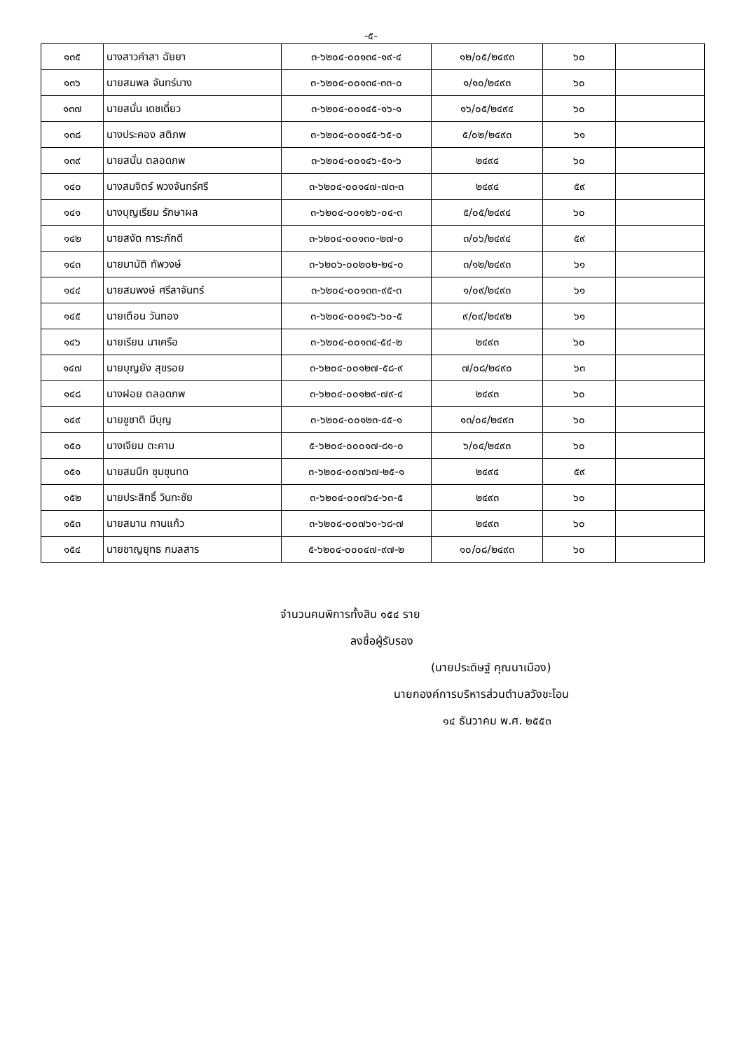-๕-
| ๑๓๕ | นางสาวคำสา ฉัยยา | ๓-๖๒๐๔-๐๐๑๓๔-๑๙-๔ | ๑๒/๐๕/๒๔๙๓ | ๖๐ | |
| ๑๓๖ | นายสมพล จันทร์บาง | ๓-๖๒๐๔-๐๐๑๓๔-๓๓-๐ | ๑/๑๐/๒๔๙๓ | ๖๐ | |
| ๑๓๗ | นายสนั่น เดชเดี่ยว | ๓-๖๒๐๔-๐๐๑๔๕-๑๖-๑ | ๑๖/๐๕/๒๔๙๔ | ๖๐ | |
| ๑๓๘ | นางประคอง สติภพ | ๓-๖๒๐๔-๐๐๑๔๕-๖๕-๐ | ๕/๐๒/๒๔๙๓ | ๖๑ | |
| ๑๓๙ | นายสนั่น ตลอดภพ | ๓-๖๒๐๔-๐๐๑๔๖-๕๑-๖ | ๒๔๙๔ | ๖๐ | |
| ๑๔๐ | นางสมจิตร์ พวงจันทร์ศรี | ๓-๖๒๐๔-๐๐๑๔๗-๗๓-๓ | ๒๔๙๔ | ๕๙ | |
| ๑๔๑ | นางบุญเรียม รักษาผล | ๓-๖๒๐๔-๐๐๑๒๖-๐๔-๓ | ๕/๐๕/๒๔๙๔ | ๖๐ | |
| ๑๔๒ | นายสงัด การะภักดี | ๓-๖๒๐๔-๐๐๑๓๐-๒๗-๐ | ๓/๐๖/๒๔๙๔ | ๕๙ | |
| ๑๔๓ | นายมานัติ ทัพวงษ์ | ๓-๖๒๐๖-๐๐๒๐๒-๒๔-๐ | ๓/๑๒/๒๔๙๓ | ๖๑ | |
| ๑๔๔ | นายสมพงษ์ ศรีลาจันทร์ | ๓-๖๒๐๔-๐๐๑๓๓-๙๕-๓ | ๑/๐๙/๒๔๙๓ | ๖๑ | |
| ๑๔๕ | นายเตือน วันทอง | ๓-๖๒๐๔-๐๐๑๔๖-๖๐-๕ | ๙/๐๙/๒๔๙๒ | ๖๑ | |
| ๑๔๖ | นายเรียน นาเครือ | ๓-๖๒๐๔-๐๐๑๓๔-๕๔-๒ | ๒๔๙๓ | ๖๐ | |
| ๑๔๗ | นายบุญยัง สุขรอย | ๓-๖๒๐๔-๐๐๑๒๗-๕๘-๙ | ๗/๐๘/๒๔๙๐ | ๖๓ | |
| ๑๔๘ | นางฝอย ตลอดภพ | ๓-๖๒๐๔-๐๐๑๒๙-๗๙-๔ | ๒๔๙๓ | ๖๐ | |
| ๑๔๙ | นายชูชาติ มีบุญ | ๓-๖๒๐๔-๐๐๑๒๓-๔๕-๑ | ๑๓/๐๔/๒๔๙๓ | ๖๐ | |
| ๑๕๐ | นางเจียม ตะคาม | ๕-๖๒๐๔-๐๐๐๑๗-๘๑-๐ | ๖/๐๔/๒๔๙๓ | ๖๐ | |
| ๑๕๑ | นายสมนึก ชุมขุนทด | ๓-๖๒๐๔-๐๐๗๖๗-๒๕-๑ | ๒๔๙๔ | ๕๙ | |
| ๑๕๒ | นายประสิทธิ์ วินทะชัย | ๓-๖๒๐๔-๐๐๗๖๔-๖๓-๕ | ๒๔๙๓ | ๖๐ | |
| ๑๕๓ | นายสมาน กานแก้ว | ๓-๖๒๐๔-๐๐๗๖๑-๖๘-๗ | ๒๔๙๓ | ๖๐ | |
| ๑๕๔ | นายชาญยุทธ กมลสาร | ๕-๖๒๐๔-๐๐๐๔๗-๙๗-๒ | ๑๐/๐๘/๒๔๙๓ | ๖๐ | |
จำนวนคนพิการทั้งสิน ๑๕๔ ราย
ลงชื่อผู้รับรอง
(นายประดิษฐ์ คุณนาเมือง)
นายกองค์การบริหารส่วนตำบลวังชะโอน
๑๔ ธันวาคม พ.ศ. ๒๕๕๓